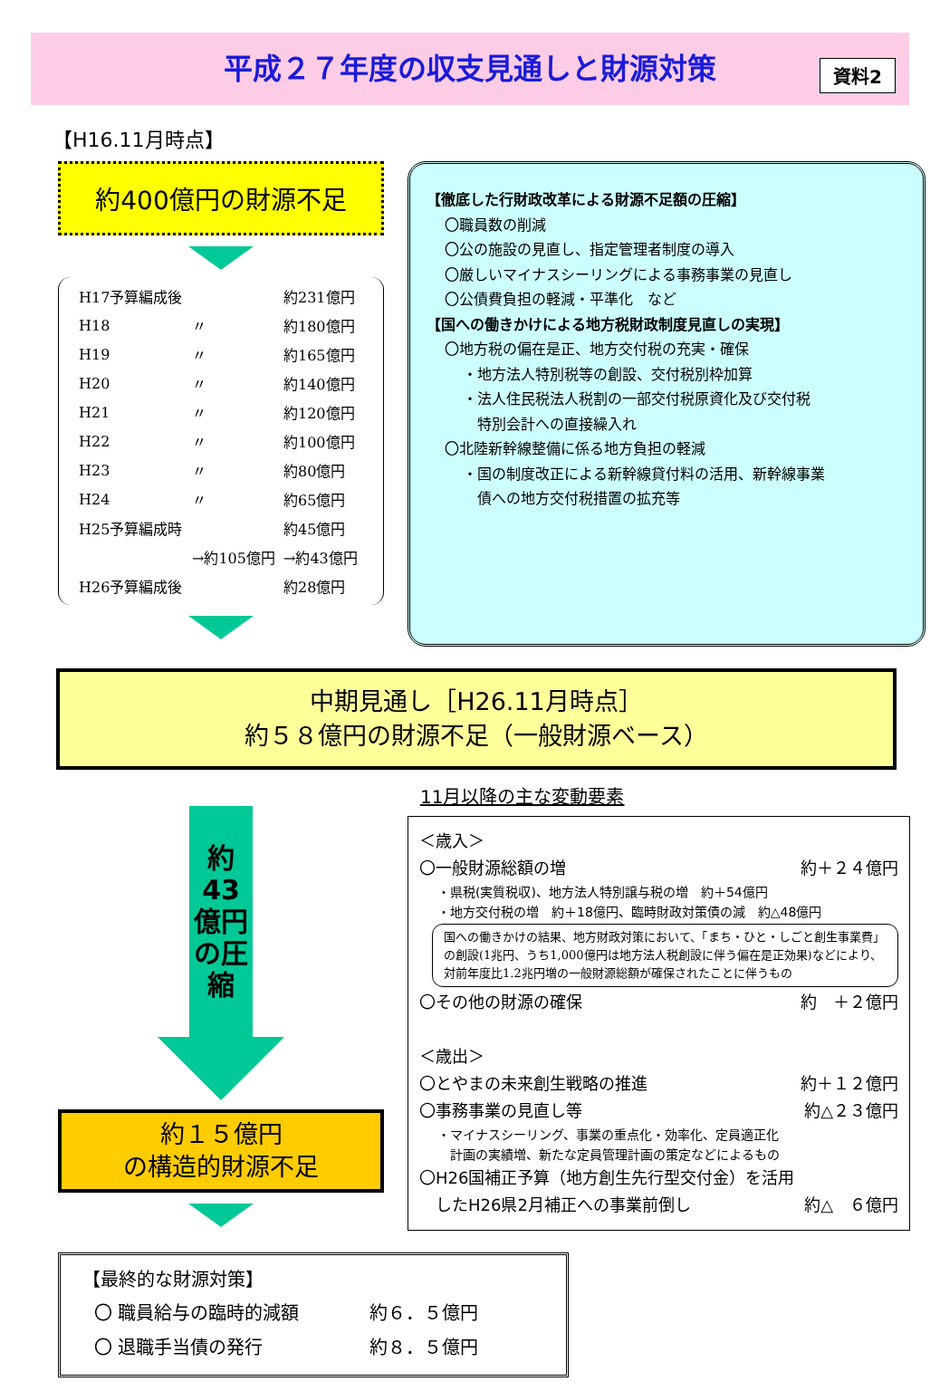資料2
平成２７年度の収支見通しと財源対策
【H16.11月時点】
約400億円の財源不足
| H17予算編成後 | | 約231億円 |
| H18 | 〃 | 約180億円 |
| H19 | 〃 | 約165億円 |
| H20 | 〃 | 約140億円 |
| H21 | 〃 | 約120億円 |
| H22 | 〃 | 約100億円 |
| H23 | 〃 | 約80億円 |
| H24 | 〃 | 約65億円 |
| H25予算編成時 | | 約45億円 |
| | →約105億円 | →約43億円 |
| H26予算編成後 | | 約28億円 |
【徹底した行財政改革による財源不足額の圧縮】
〇職員数の削減
〇公の施設の見直し、指定管理者制度の導入
〇厳しいマイナスシーリングによる事務事業の見直し
〇公債費負担の軽減・平準化　など
【国への働きかけによる地方税財政制度見直しの実現】
〇地方税の偏在是正、地方交付税の充実・確保
・地方法人特別税等の創設、交付税別枠加算
・法人住民税法人税割の一部交付税原資化及び交付税
　特別会計への直接繰入れ
〇北陸新幹線整備に係る地方負担の軽減
・国の制度改正による新幹線貸付料の活用、新幹線事業
　債への地方交付税措置の拡充等
中期見通し［H26.11月時点］
約５８億円の財源不足（一般財源ベース）
約43億円の圧縮
約１５億円
の構造的財源不足
11月以降の主な変動要素
＜歳入＞
〇一般財源総額の増 約＋２４億円
・県税(実質税収)、地方法人特別譲与税の増　約＋54億円
・地方交付税の増　約＋18億円、臨時財政対策債の減　約△48億円
国への働きかけの結果、地方財政対策において、「まち・ひと・しごと創生事業費」の創設(1兆円、うち1,000億円は地方法人税創設に伴う偏在是正効果)などにより、対前年度比1.2兆円増の一般財源総額が確保されたことに伴うもの
〇その他の財源の確保 約　＋２億円
＜歳出＞
〇とやまの未来創生戦略の推進 約＋１２億円
〇事務事業の見直し等 約△２３億円
・マイナスシーリング、事業の重点化・効率化、定員適正化
　計画の実績増、新たな定員管理計画の策定などによるもの
〇H26国補正予算（地方創生先行型交付金）を活用
　したH26県2月補正への事業前倒し 約△　６億円
【最終的な財源対策】
| 〇 職員給与の臨時的減額 | 約６．５億円 |
| 〇 退職手当債の発行 | 約８．５億円 |